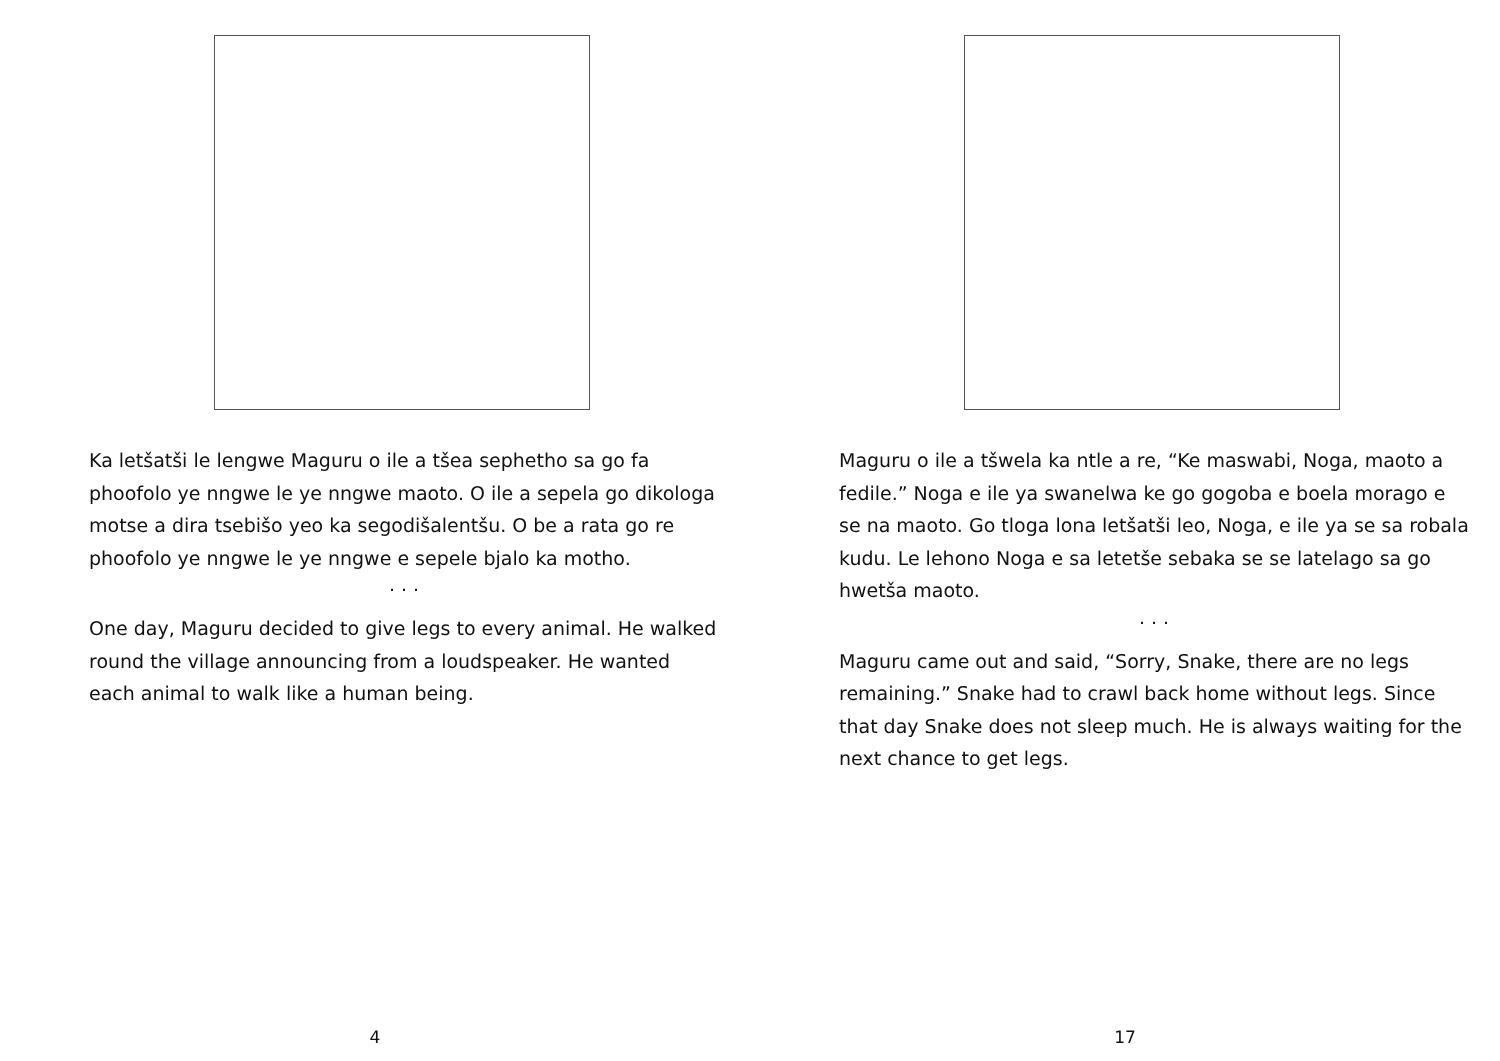Ka letšatši le lengwe Maguru o ile a tšea sephetho sa go fa phoofolo ye nngwe le ye nngwe maoto. O ile a sepela go dikologa motse a dira tsebišo yeo ka segodišalentšu. O be a rata go re phoofolo ye nngwe le ye nngwe e sepele bjalo ka motho.
. . .
One day, Maguru decided to give legs to every animal. He walked round the village announcing from a loudspeaker. He wanted each animal to walk like a human being.
4
Maguru o ile a tšwela ka ntle a re, “Ke maswabi, Noga, maoto a fedile.” Noga e ile ya swanelwa ke go gogoba e boela morago e se na maoto. Go tloga lona letšatši leo, Noga, e ile ya se sa robala kudu. Le lehono Noga e sa letetše sebaka se se latelago sa go hwetša maoto.
. . .
Maguru came out and said, “Sorry, Snake, there are no legs remaining.” Snake had to crawl back home without legs. Since that day Snake does not sleep much. He is always waiting for the next chance to get legs.
17